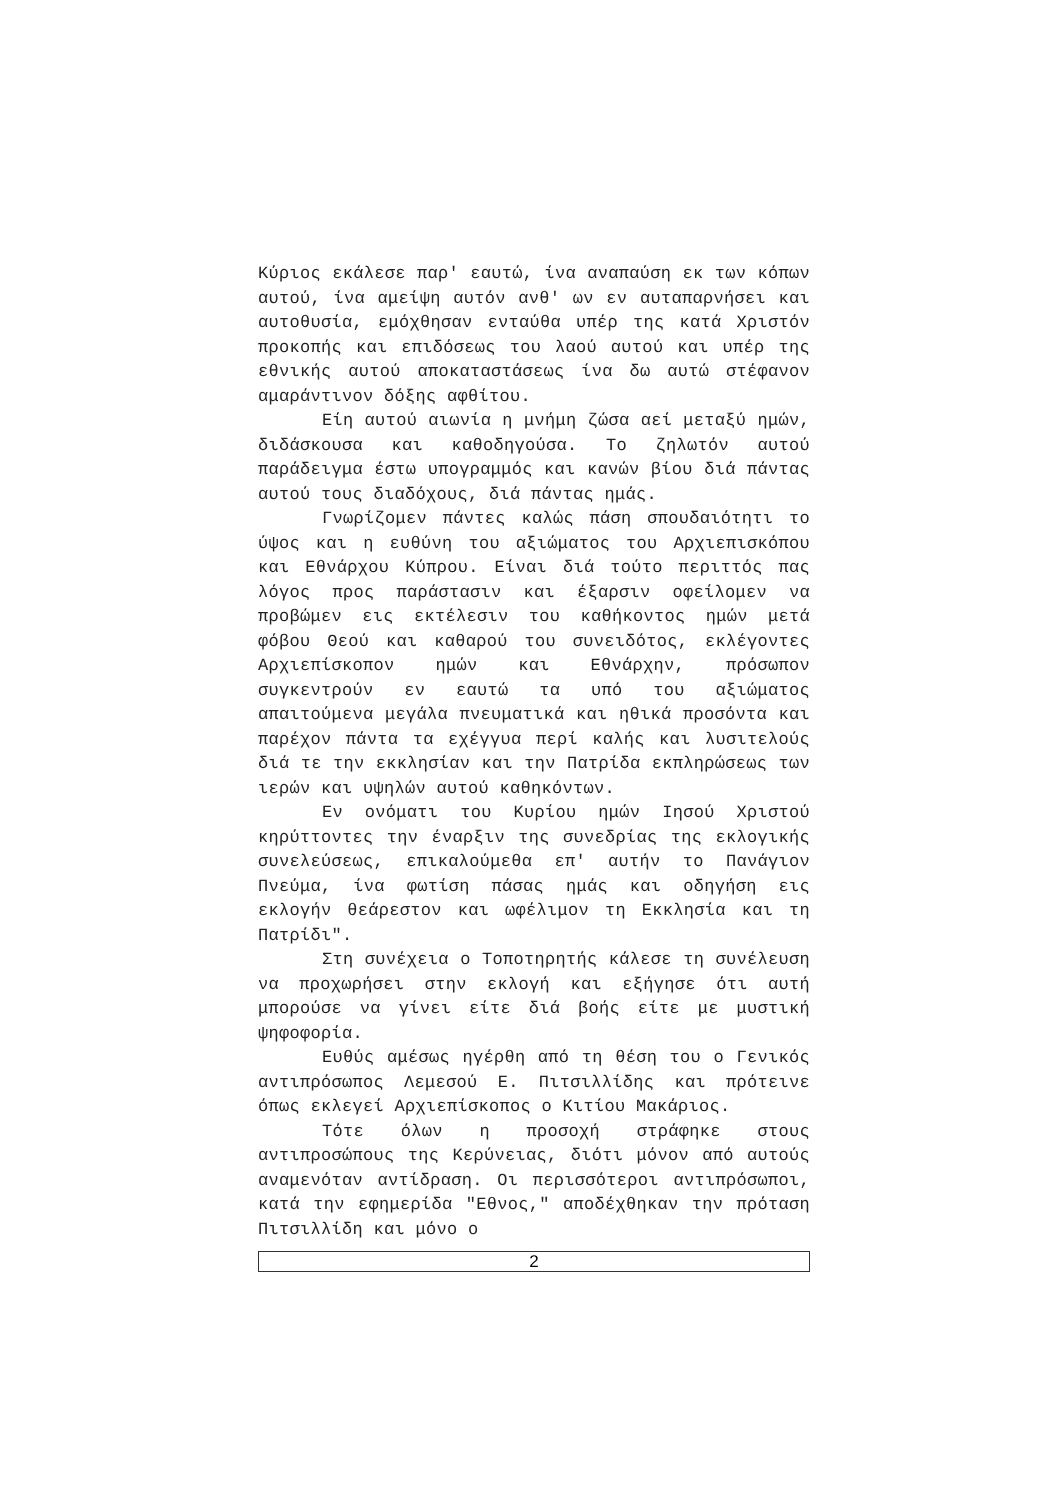Κύριος εκάλεσε παρ' εαυτώ, ίνα αναπαύση εκ των κόπων αυτού, ίνα αμείψη αυτόν ανθ' ων εν αυταπαρνήσει και αυτοθυσία, εμόχθησαν ενταύθα υπέρ της κατά Χριστόν προκοπής και επιδόσεως του λαού αυτού και υπέρ της εθνικής αυτού αποκαταστάσεως ίνα δω αυτώ στέφανον αμαράντινον δόξης αφθίτου.
Είη αυτού αιωνία η μνήμη ζώσα αεί μεταξύ ημών, διδάσκουσα και καθοδηγούσα. Το ζηλωτόν αυτού παράδειγμα έστω υπογραμμός και κανών βίου διά πάντας αυτού τους διαδόχους, διά πάντας ημάς.
Γνωρίζομεν πάντες καλώς πάση σπουδαιότητι το ύψος και η ευθύνη του αξιώματος του Αρχιεπισκόπου και Εθνάρχου Κύπρου. Είναι διά τούτο περιττός πας λόγος προς παράστασιν και έξαρσιν οφείλομεν να προβώμεν εις εκτέλεσιν του καθήκοντος ημών μετά φόβου Θεού και καθαρού του συνειδότος, εκλέγοντες Αρχιεπίσκοπον ημών και Εθνάρχην, πρόσωπον συγκεντρούν εν εαυτώ τα υπό του αξιώματος απαιτούμενα μεγάλα πνευματικά και ηθικά προσόντα και παρέχον πάντα τα εχέγγυα περί καλής και λυσιτελούς διά τε την εκκλησίαν και την Πατρίδα εκπληρώσεως των ιερών και υψηλών αυτού καθηκόντων.
Εν ονόματι του Κυρίου ημών Ιησού Χριστού κηρύττοντες την έναρξιν της συνεδρίας της εκλογικής συνελεύσεως, επικαλούμεθα επ' αυτήν το Πανάγιον Πνεύμα, ίνα φωτίση πάσας ημάς και οδηγήση εις εκλογήν θεάρεστον και ωφέλιμον τη Εκκλησία και τη Πατρίδι".
Στη συνέχεια ο Τοποτηρητής κάλεσε τη συνέλευση να προχωρήσει στην εκλογή και εξήγησε ότι αυτή μπορούσε να γίνει είτε διά βοής είτε με μυστική ψηφοφορία.
Ευθύς αμέσως ηγέρθη από τη θέση του ο Γενικός αντιπρόσωπος Λεμεσού Ε. Πιτσιλλίδης και πρότεινε όπως εκλεγεί Αρχιεπίσκοπος ο Κιτίου Μακάριος.
Τότε όλων η προσοχή στράφηκε στους αντιπροσώπους της Κερύνειας, διότι μόνον από αυτούς αναμενόταν αντίδραση. Οι περισσότεροι αντιπρόσωποι, κατά την εφημερίδα "Εθνος," αποδέχθηκαν την πρόταση Πιτσιλλίδη και μόνο ο
2